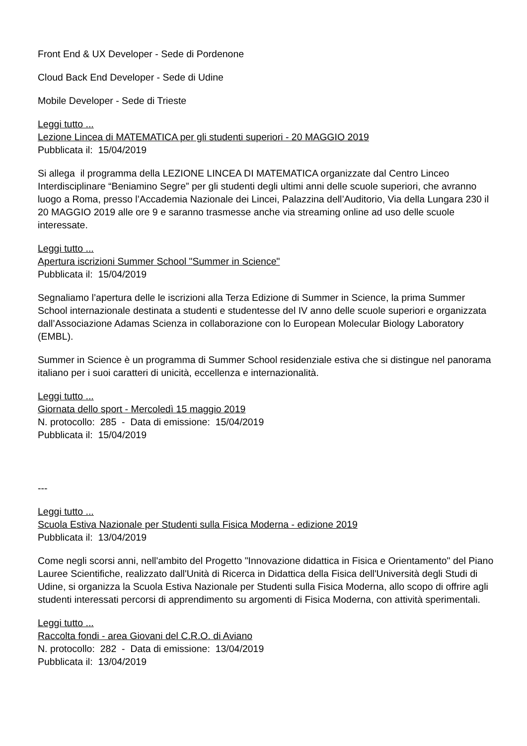Front End & UX Developer - Sede di Pordenone
Cloud Back End Developer - Sede di Udine
Mobile Developer - Sede di Trieste
Leggi tutto ...
Lezione Lincea di MATEMATICA per gli studenti superiori - 20 MAGGIO 2019
Pubblicata il: 15/04/2019
Si allega il programma della LEZIONE LINCEA DI MATEMATICA organizzate dal Centro Linceo Interdisciplinare “Beniamino Segre” per gli studenti degli ultimi anni delle scuole superiori, che avranno luogo a Roma, presso l’Accademia Nazionale dei Lincei, Palazzina dell’Auditorio, Via della Lungara 230 il 20 MAGGIO 2019 alle ore 9 e saranno trasmesse anche via streaming online ad uso delle scuole interessate.
Leggi tutto ...
Apertura iscrizioni Summer School "Summer in Science"
Pubblicata il: 15/04/2019
Segnaliamo l’apertura delle le iscrizioni alla Terza Edizione di Summer in Science, la prima Summer School internazionale destinata a studenti e studentesse del IV anno delle scuole superiori e organizzata dall’Associazione Adamas Scienza in collaborazione con lo European Molecular Biology Laboratory (EMBL).
Summer in Science è un programma di Summer School residenziale estiva che si distingue nel panorama italiano per i suoi caratteri di unicità, eccellenza e internazionalità.
Leggi tutto ...
Giornata dello sport - Mercoledì 15 maggio 2019
N. protocollo: 285 - Data di emissione: 15/04/2019
Pubblicata il: 15/04/2019
---
Leggi tutto ...
Scuola Estiva Nazionale per Studenti sulla Fisica Moderna - edizione 2019
Pubblicata il: 13/04/2019
Come negli scorsi anni, nell'ambito del Progetto "Innovazione didattica in Fisica e Orientamento" del Piano Lauree Scientifiche, realizzato dall'Unità di Ricerca in Didattica della Fisica dell'Università degli Studi di Udine, si organizza la Scuola Estiva Nazionale per Studenti sulla Fisica Moderna, allo scopo di offrire agli studenti interessati percorsi di apprendimento su argomenti di Fisica Moderna, con attività sperimentali.
Leggi tutto ...
Raccolta fondi - area Giovani del C.R.O. di Aviano
N. protocollo: 282 - Data di emissione: 13/04/2019
Pubblicata il: 13/04/2019